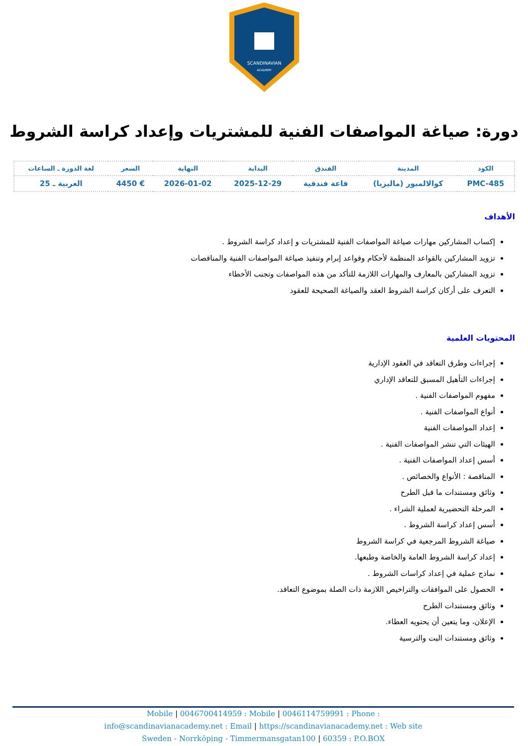SCANDINAVIAN
ACADEMY
دورة: صياغة المواصفات الفنية للمشتريات وإعداد كراسة الشروط
| الكود | المدينة | الفندق | البداية | النهاية | السعر | لغة الدورة ـ الساعات |
| --- | --- | --- | --- | --- | --- | --- |
| PMC-485 | كوالالمبور (ماليزيا) | قاعة فندقية | 2025-12-29 | 2026-01-02 | € 4450 | العربية ـ 25 |
الأهداف
إكساب المشاركين مهارات صياغة المواصفات الفنية للمشتريات و إعداد كراسة الشروط .
تزويد المشاركين بالقواعد المنظمة لأحكام وقواعد إبرام وتنفيذ صياغة المواصفات الفنية والمناقصات
تزويد المشاركين بالمعارف والمهارات اللازمة للتأكد من هذه المواصفات وتجنب الأخطاء
التعرف على أركان كراسة الشروط العقد والصياغة الصحيحة للعقود
المحتويات العلمية
إجراءات وطرق التعاقد في العقود الإدارية
إجراءات التأهيل المسبق للتعاقد الإداري
مفهوم المواصفات الفنية .
أنواع المواصفات الفنية .
إعداد المواصفات الفنية
الهيئات التي تنشر المواصفات الفنية .
أسس إعداد المواصفات الفنية .
المناقصة : الأنواع والخصائص .
وثائق ومستندات ما قبل الطرح
المرحلة التحضيرية لعملية الشراء .
أسس إعداد كراسة الشروط .
صياغة الشروط المرجعية في كراسة الشروط
إعداد كراسة الشروط العامة والخاصة وطبعها.
نماذج عملية في إعداد كراسات الشروط .
الحصول على الموافقات والتراخيص اللازمة ذات الصلة بموضوع التعاقد.
وثائق ومستندات الطرح
الإعلان، وما يتعين أن يحتويه العطاء.
وثائق ومستندات البت والترسية
Mobile | 0046700414959 : Mobile | 0046114759991 : Phone :
info@scandinavianacademy.net : Email | https://scandinavianacademy.net : Web site
Sweden - Norrköping - Timmermansgatan100 | 60359 : P.O.BOX